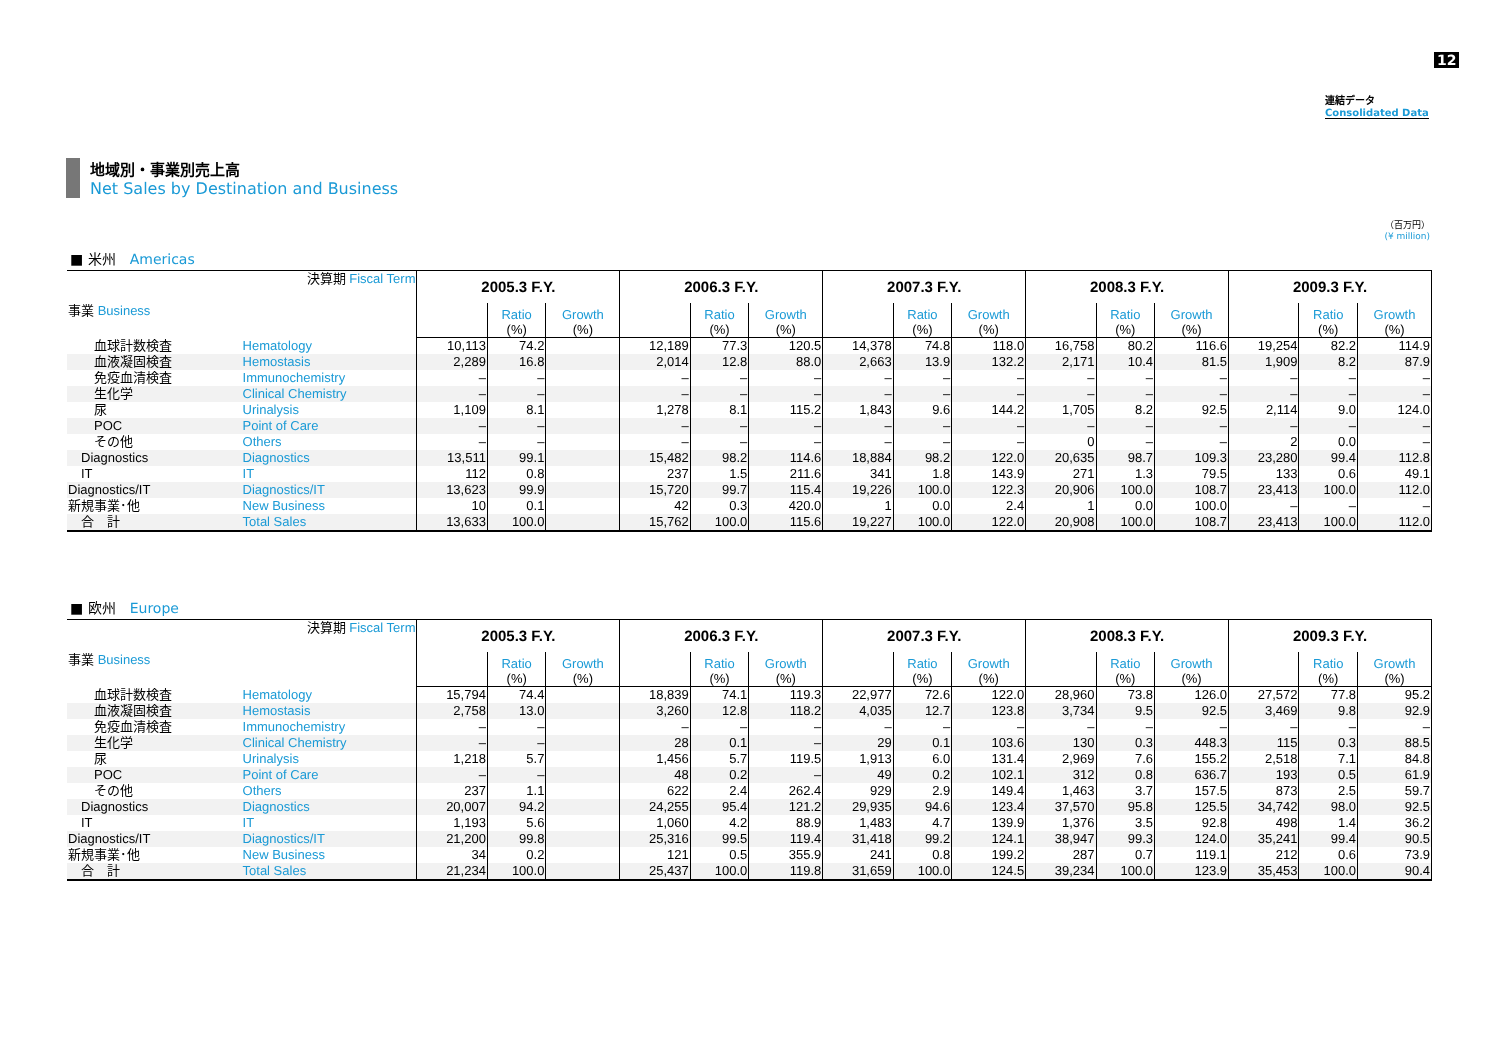12
連結データ
Consolidated Data
地域別・事業別売上高
Net Sales by Destination and Business
（百万円）
(¥ million)
■ 米州　Americas
| 決算期 Fiscal Term 事業 Business | | 2005.3 F.Y. | | | 2006.3 F.Y. | | | 2007.3 F.Y. | | | 2008.3 F.Y. | | | 2009.3 F.Y. | | |
| --- | --- | --- | --- | --- | --- | --- | --- | --- | --- | --- | --- | --- | --- | --- | --- | --- |
| | | | Ratio (%) | Growth (%) | | Ratio (%) | Growth (%) | | Ratio (%) | Growth (%) | | Ratio (%) | Growth (%) | | Ratio (%) | Growth (%) |
| 血球計数検査 | Hematology | 10,113 | 74.2 | | 12,189 | 77.3 | 120.5 | 14,378 | 74.8 | 118.0 | 16,758 | 80.2 | 116.6 | 19,254 | 82.2 | 114.9 |
| 血液凝固検査 | Hemostasis | 2,289 | 16.8 | | 2,014 | 12.8 | 88.0 | 2,663 | 13.9 | 132.2 | 2,171 | 10.4 | 81.5 | 1,909 | 8.2 | 87.9 |
| 免疫血清検査 | Immunochemistry | – | – | | – | – | – | – | – | – | – | – | – | – | – | – |
| 生化学 | Clinical Chemistry | – | – | | – | – | – | – | – | – | – | – | – | – | – | – |
| 尿 | Urinalysis | 1,109 | 8.1 | | 1,278 | 8.1 | 115.2 | 1,843 | 9.6 | 144.2 | 1,705 | 8.2 | 92.5 | 2,114 | 9.0 | 124.0 |
| POC | Point of Care | – | – | | – | – | – | – | – | – | – | – | – | – | – | – |
| その他 | Others | – | – | | – | – | – | – | – | – | 0 | – | – | 2 | 0.0 | – |
| Diagnostics | Diagnostics | 13,511 | 99.1 | | 15,482 | 98.2 | 114.6 | 18,884 | 98.2 | 122.0 | 20,635 | 98.7 | 109.3 | 23,280 | 99.4 | 112.8 |
| IT | IT | 112 | 0.8 | | 237 | 1.5 | 211.6 | 341 | 1.8 | 143.9 | 271 | 1.3 | 79.5 | 133 | 0.6 | 49.1 |
| Diagnostics/IT | Diagnostics/IT | 13,623 | 99.9 | | 15,720 | 99.7 | 115.4 | 19,226 | 100.0 | 122.3 | 20,906 | 100.0 | 108.7 | 23,413 | 100.0 | 112.0 |
| 新規事業･他 | New Business | 10 | 0.1 | | 42 | 0.3 | 420.0 | 1 | 0.0 | 2.4 | 1 | 0.0 | 100.0 | – | – | – |
| 合 計 | Total Sales | 13,633 | 100.0 | | 15,762 | 100.0 | 115.6 | 19,227 | 100.0 | 122.0 | 20,908 | 100.0 | 108.7 | 23,413 | 100.0 | 112.0 |
■ 欧州　Europe
| 決算期 Fiscal Term 事業 Business | | 2005.3 F.Y. | | | 2006.3 F.Y. | | | 2007.3 F.Y. | | | 2008.3 F.Y. | | | 2009.3 F.Y. | | |
| --- | --- | --- | --- | --- | --- | --- | --- | --- | --- | --- | --- | --- | --- | --- | --- | --- |
| | | | Ratio (%) | Growth (%) | | Ratio (%) | Growth (%) | | Ratio (%) | Growth (%) | | Ratio (%) | Growth (%) | | Ratio (%) | Growth (%) |
| 血球計数検査 | Hematology | 15,794 | 74.4 | | 18,839 | 74.1 | 119.3 | 22,977 | 72.6 | 122.0 | 28,960 | 73.8 | 126.0 | 27,572 | 77.8 | 95.2 |
| 血液凝固検査 | Hemostasis | 2,758 | 13.0 | | 3,260 | 12.8 | 118.2 | 4,035 | 12.7 | 123.8 | 3,734 | 9.5 | 92.5 | 3,469 | 9.8 | 92.9 |
| 免疫血清検査 | Immunochemistry | – | – | | – | – | – | – | – | – | – | – | – | – | – | – |
| 生化学 | Clinical Chemistry | – | – | | 28 | 0.1 | – | 29 | 0.1 | 103.6 | 130 | 0.3 | 448.3 | 115 | 0.3 | 88.5 |
| 尿 | Urinalysis | 1,218 | 5.7 | | 1,456 | 5.7 | 119.5 | 1,913 | 6.0 | 131.4 | 2,969 | 7.6 | 155.2 | 2,518 | 7.1 | 84.8 |
| POC | Point of Care | – | – | | 48 | 0.2 | – | 49 | 0.2 | 102.1 | 312 | 0.8 | 636.7 | 193 | 0.5 | 61.9 |
| その他 | Others | 237 | 1.1 | | 622 | 2.4 | 262.4 | 929 | 2.9 | 149.4 | 1,463 | 3.7 | 157.5 | 873 | 2.5 | 59.7 |
| Diagnostics | Diagnostics | 20,007 | 94.2 | | 24,255 | 95.4 | 121.2 | 29,935 | 94.6 | 123.4 | 37,570 | 95.8 | 125.5 | 34,742 | 98.0 | 92.5 |
| IT | IT | 1,193 | 5.6 | | 1,060 | 4.2 | 88.9 | 1,483 | 4.7 | 139.9 | 1,376 | 3.5 | 92.8 | 498 | 1.4 | 36.2 |
| Diagnostics/IT | Diagnostics/IT | 21,200 | 99.8 | | 25,316 | 99.5 | 119.4 | 31,418 | 99.2 | 124.1 | 38,947 | 99.3 | 124.0 | 35,241 | 99.4 | 90.5 |
| 新規事業･他 | New Business | 34 | 0.2 | | 121 | 0.5 | 355.9 | 241 | 0.8 | 199.2 | 287 | 0.7 | 119.1 | 212 | 0.6 | 73.9 |
| 合 計 | Total Sales | 21,234 | 100.0 | | 25,437 | 100.0 | 119.8 | 31,659 | 100.0 | 124.5 | 39,234 | 100.0 | 123.9 | 35,453 | 100.0 | 90.4 |